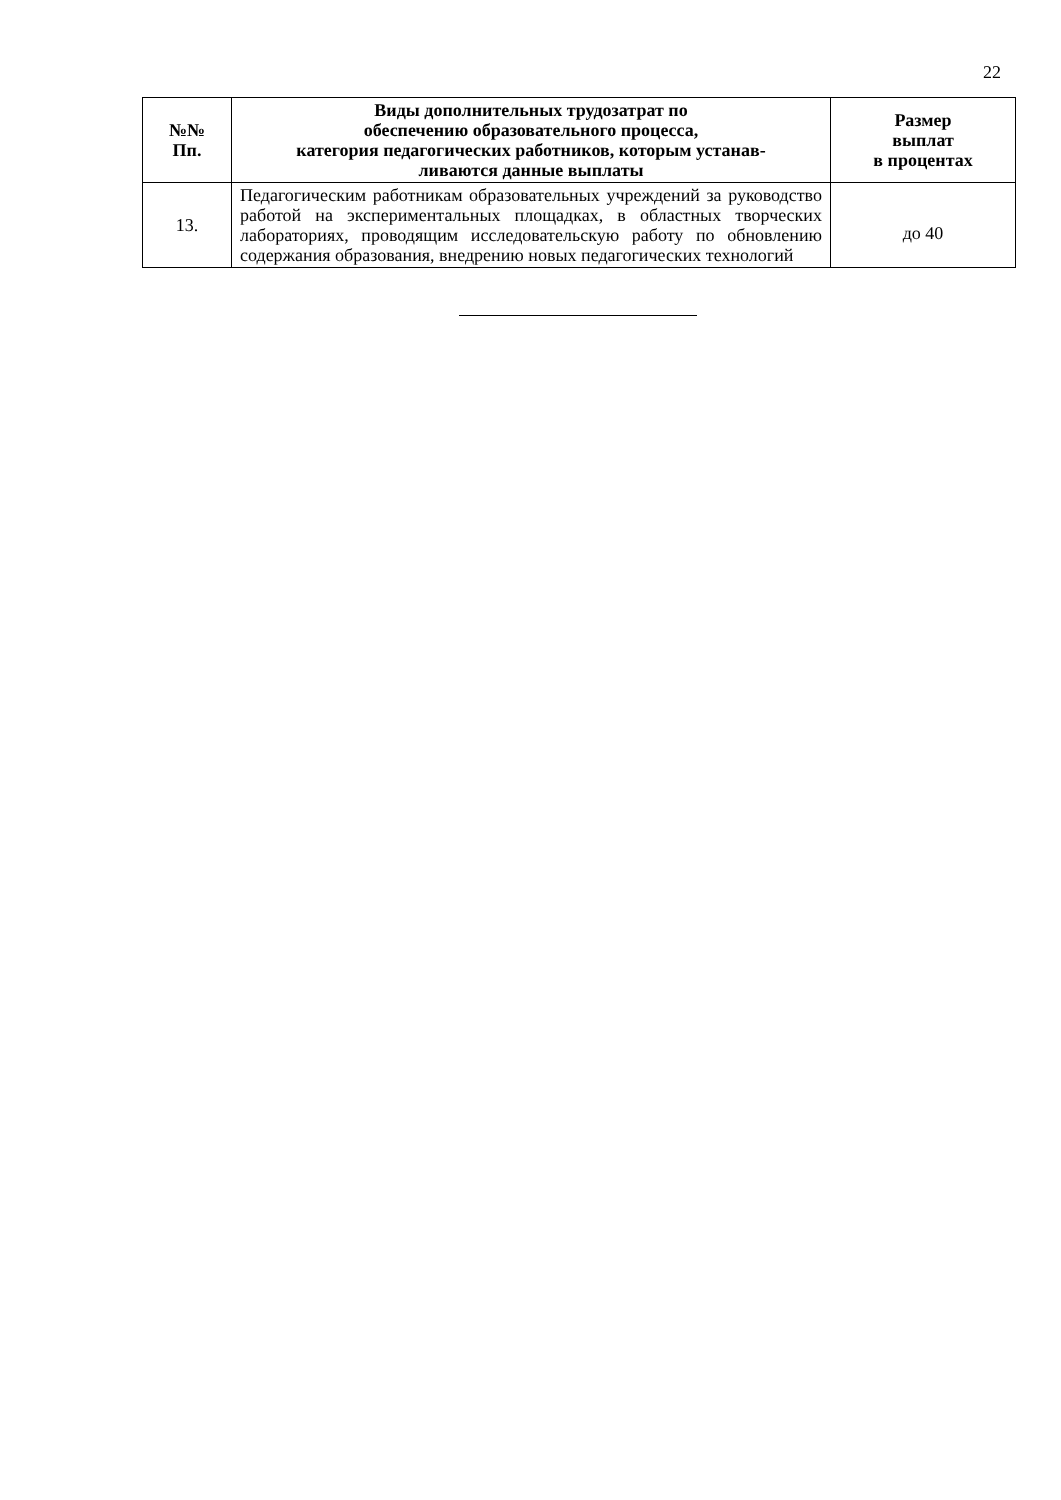22
| №№ Пп. | Виды дополнительных трудозатрат по обеспечению образовательного процесса, категория педагогических работников, которым устанав- ливаются данные выплаты | Размер выплат в процентах |
| --- | --- | --- |
| 13. | Педагогическим работникам образовательных учреждений за руководство работой на экспериментальных площадках, в об­ластных творческих лабораториях, проводящим исследова­тельскую работу по обновлению содержания образования, внедрению новых педагогических технологий | до 40 |